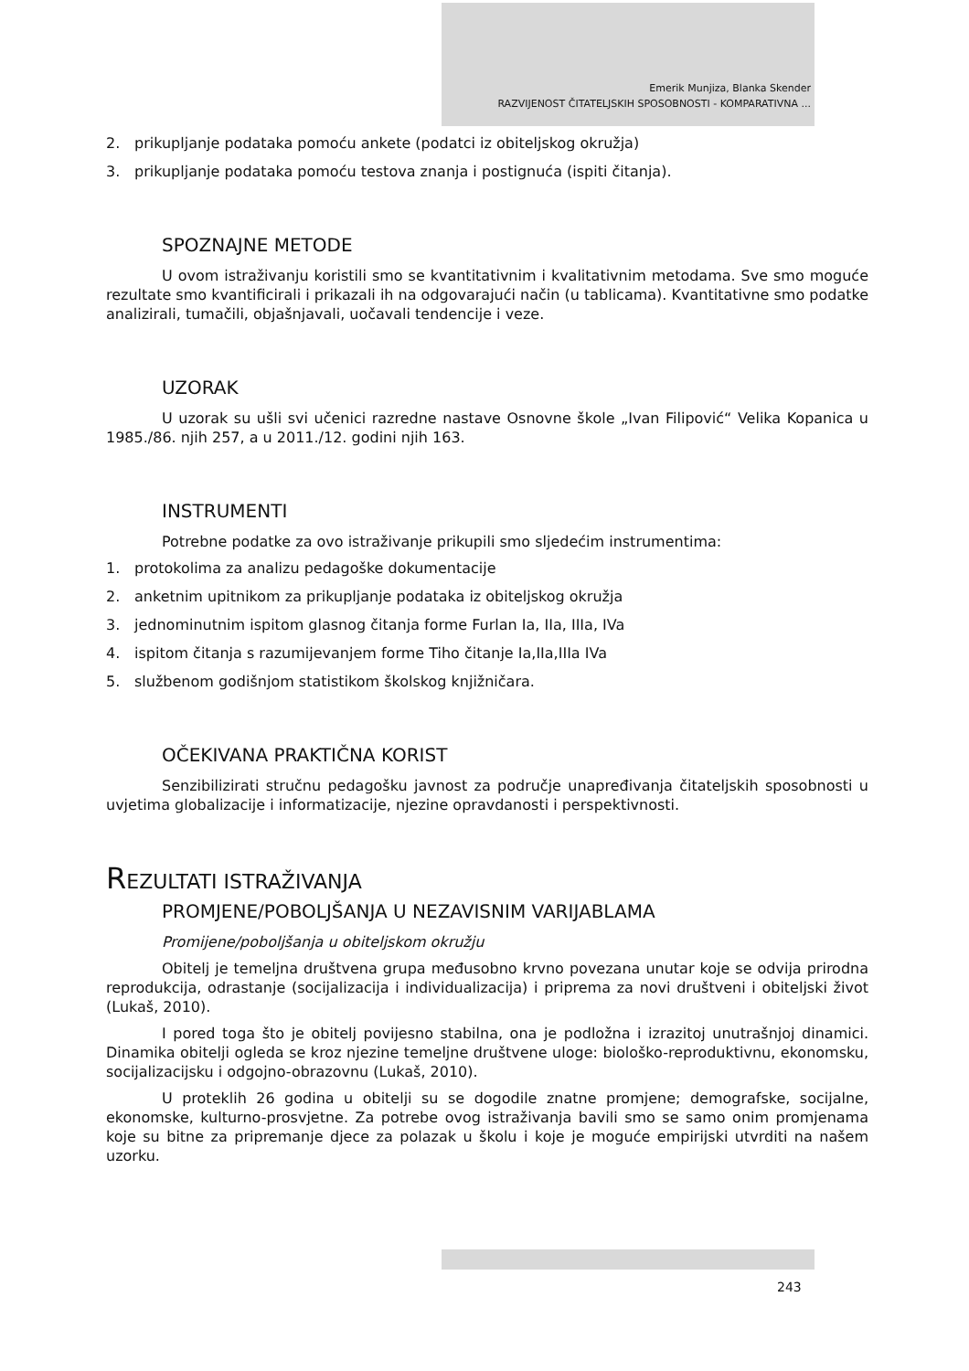Emerik Munjiza, Blanka Skender
RAZVIJENOST ČITATELJSKIH SPOSOBNOSTI - KOMPARATIVNA ...
2. prikupljanje podataka pomoću ankete (podatci iz obiteljskog okružja)
3. prikupljanje podataka pomoću testova znanja i postignuća (ispiti čitanja).
SPOZNAJNE METODE
U ovom istraživanju koristili smo se kvantitativnim i kvalitativnim metodama. Sve smo moguće rezultate smo kvantificirali i prikazali ih na odgovarajući način (u tablicama). Kvantitativne smo podatke analizirali, tumačili, objašnjavali, uočavali tendencije i veze.
UZORAK
U uzorak su ušli svi učenici razredne nastave Osnovne škole „Ivan Filipović“ Velika Kopanica u 1985./86. njih 257, a u 2011./12. godini njih 163.
INSTRUMENTI
Potrebne podatke za ovo istraživanje prikupili smo sljedećim instrumentima:
1. protokolima za analizu pedagoške dokumentacije
2. anketnim upitnikom za prikupljanje podataka iz obiteljskog okružja
3. jednominutnim ispitom glasnog čitanja forme Furlan Ia, IIa, IIIa, IVa
4. ispitom čitanja s razumijevanjem forme Tiho čitanje Ia,IIa,IIIa IVa
5. službenom godišnjom statistikom školskog knjižničara.
OČEKIVANA PRAKTIČNA KORIST
Senzibilizirati stručnu pedagošku javnost za područje unapređivanja čitateljskih sposobnosti u uvjetima globalizacije i informatizacije, njezine opravdanosti i perspektivnosti.
REZULTATI ISTRAŽIVANJA
PROMJENE/POBOLJŠANJA U NEZAVISNIM VARIJABLAMA
Promijene/poboljšanja u obiteljskom okružju
Obitelj je temeljna društvena grupa međusobno krvno povezana unutar koje se odvija prirodna reprodukcija, odrastanje (socijalizacija i individualizacija) i priprema za novi društveni i obiteljski život (Lukaš, 2010).
I pored toga što je obitelj povijesno stabilna, ona je podložna i izrazitoj unutrašnjoj dinamici. Dinamika obitelji ogleda se kroz njezine temeljne društvene uloge: biološko-reproduktivnu, ekonomsku, socijalizacijsku i odgojno-obrazovnu (Lukaš, 2010).
U proteklih 26 godina u obitelji su se dogodile znatne promjene; demografske, socijalne, ekonomske, kulturno-prosvjetne. Za potrebe ovog istraživanja bavili smo se samo onim promjenama koje su bitne za pripremanje djece za polazak u školu i koje je moguće empirijski utvrditi na našem uzorku.
243